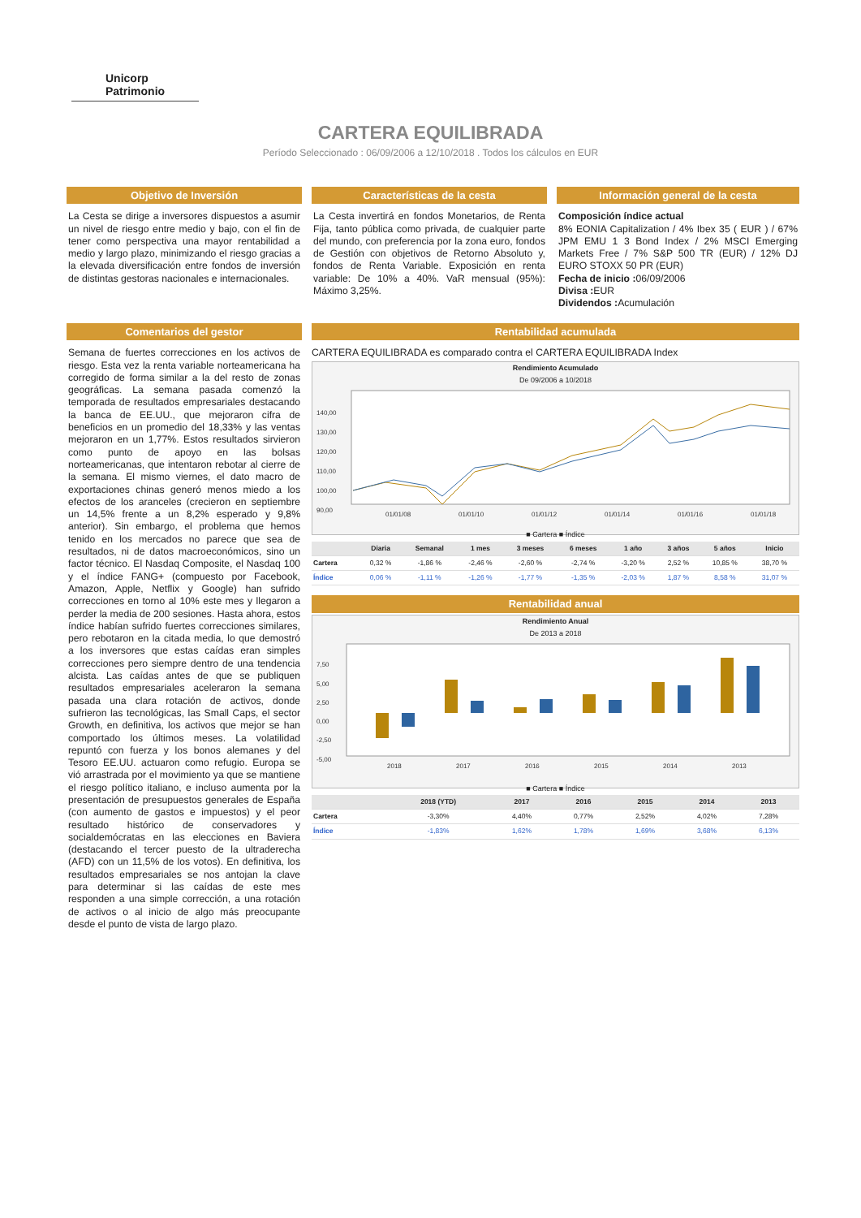Unicorp Patrimonio
CARTERA EQUILIBRADA
Período Seleccionado : 06/09/2006 a 12/10/2018 . Todos los cálculos en EUR
Objetivo de Inversión
La Cesta se dirige a inversores dispuestos a asumir un nivel de riesgo entre medio y bajo, con el fin de tener como perspectiva una mayor rentabilidad a medio y largo plazo, minimizando el riesgo gracias a la elevada diversificación entre fondos de inversión de distintas gestoras nacionales e internacionales.
Características de la cesta
La Cesta invertirá en fondos Monetarios, de Renta Fija, tanto pública como privada, de cualquier parte del mundo, con preferencia por la zona euro, fondos de Gestión con objetivos de Retorno Absoluto y, fondos de Renta Variable. Exposición en renta variable: De 10% a 40%. VaR mensual (95%): Máximo 3,25%.
Información general de la cesta
Composición índice actual
8% EONIA Capitalization / 4% Ibex 35 ( EUR ) / 67% JPM EMU 1 3 Bond Index / 2% MSCI Emerging Markets Free / 7% S&P 500 TR (EUR) / 12% DJ EURO STOXX 50 PR (EUR)
Fecha de inicio : 06/09/2006
Divisa : EUR
Dividendos : Acumulación
Comentarios del gestor
Semana de fuertes correcciones en los activos de riesgo. Esta vez la renta variable norteamericana ha corregido de forma similar a la del resto de zonas geográficas. La semana pasada comenzó la temporada de resultados empresariales destacando la banca de EE.UU., que mejoraron cifra de beneficios en un promedio del 18,33% y las ventas mejoraron en un 1,77%. Estos resultados sirvieron como punto de apoyo en las bolsas norteamericanas, que intentaron rebotar al cierre de la semana. El mismo viernes, el dato macro de exportaciones chinas generó menos miedo a los efectos de los aranceles (crecieron en septiembre un 14,5% frente a un 8,2% esperado y 9,8% anterior). Sin embargo, el problema que hemos tenido en los mercados no parece que sea de resultados, ni de datos macroeconómicos, sino un factor técnico. El Nasdaq Composite, el Nasdaq 100 y el índice FANG+ (compuesto por Facebook, Amazon, Apple, Netflix y Google) han sufrido correcciones en torno al 10% este mes y llegaron a perder la media de 200 sesiones. Hasta ahora, estos índice habían sufrido fuertes correcciones similares, pero rebotaron en la citada media, lo que demostró a los inversores que estas caídas eran simples correcciones pero siempre dentro de una tendencia alcista. Las caídas antes de que se publiquen resultados empresariales aceleraron la semana pasada una clara rotación de activos, donde sufrieron las tecnológicas, las Small Caps, el sector Growth, en definitiva, los activos que mejor se han comportado los últimos meses. La volatilidad repuntó con fuerza y los bonos alemanes y del Tesoro EE.UU. actuaron como refugio. Europa se vió arrastrada por el movimiento ya que se mantiene el riesgo político italiano, e incluso aumenta por la presentación de presupuestos generales de España (con aumento de gastos e impuestos) y el peor resultado histórico de conservadores y socialdemócratas en las elecciones en Baviera (destacando el tercer puesto de la ultraderecha (AFD) con un 11,5% de los votos). En definitiva, los resultados empresariales se nos antojan la clave para determinar si las caídas de este mes responden a una simple corrección, a una rotación de activos o al inicio de algo más preocupante desde el punto de vista de largo plazo.
Rentabilidad acumulada
CARTERA EQUILIBRADA es comparado contra el CARTERA EQUILIBRADA Index
Rendimiento Acumulado
De 09/2006 a 10/2018
140,00
130,00
120,00
110,00
100,00
90,00
01/01/08
01/01/10
01/01/12
01/01/14
01/01/16
01/01/18
■ Cartera ■ Índice
| | Diaria | Semanal | 1 mes | 3 meses | 6 meses | 1 año | 3 años | 5 años | Inicio |
| --- | --- | --- | --- | --- | --- | --- | --- | --- | --- |
| Cartera | 0,32 % | -1,86 % | -2,46 % | -2,60 % | -2,74 % | -3,20 % | 2,52 % | 10,85 % | 38,70 % |
| Índice | 0,06 % | -1,11 % | -1,26 % | -1,77 % | -1,35 % | -2,03 % | 1,87 % | 8,58 % | 31,07 % |
Rentabilidad anual
Rendimiento Anual
De 2013 a 2018
7,50
5,00
2,50
0,00
-2,50
-5,00
2018
2017
2016
2015
2014
2013
■ Cartera ■ Índice
| | 2018 (YTD) | 2017 | 2016 | 2015 | 2014 | 2013 |
| --- | --- | --- | --- | --- | --- | --- |
| Cartera | -3,30% | 4,40% | 0,77% | 2,52% | 4,02% | 7,28% |
| Índice | -1,83% | 1,62% | 1,78% | 1,69% | 3,68% | 6,13% |